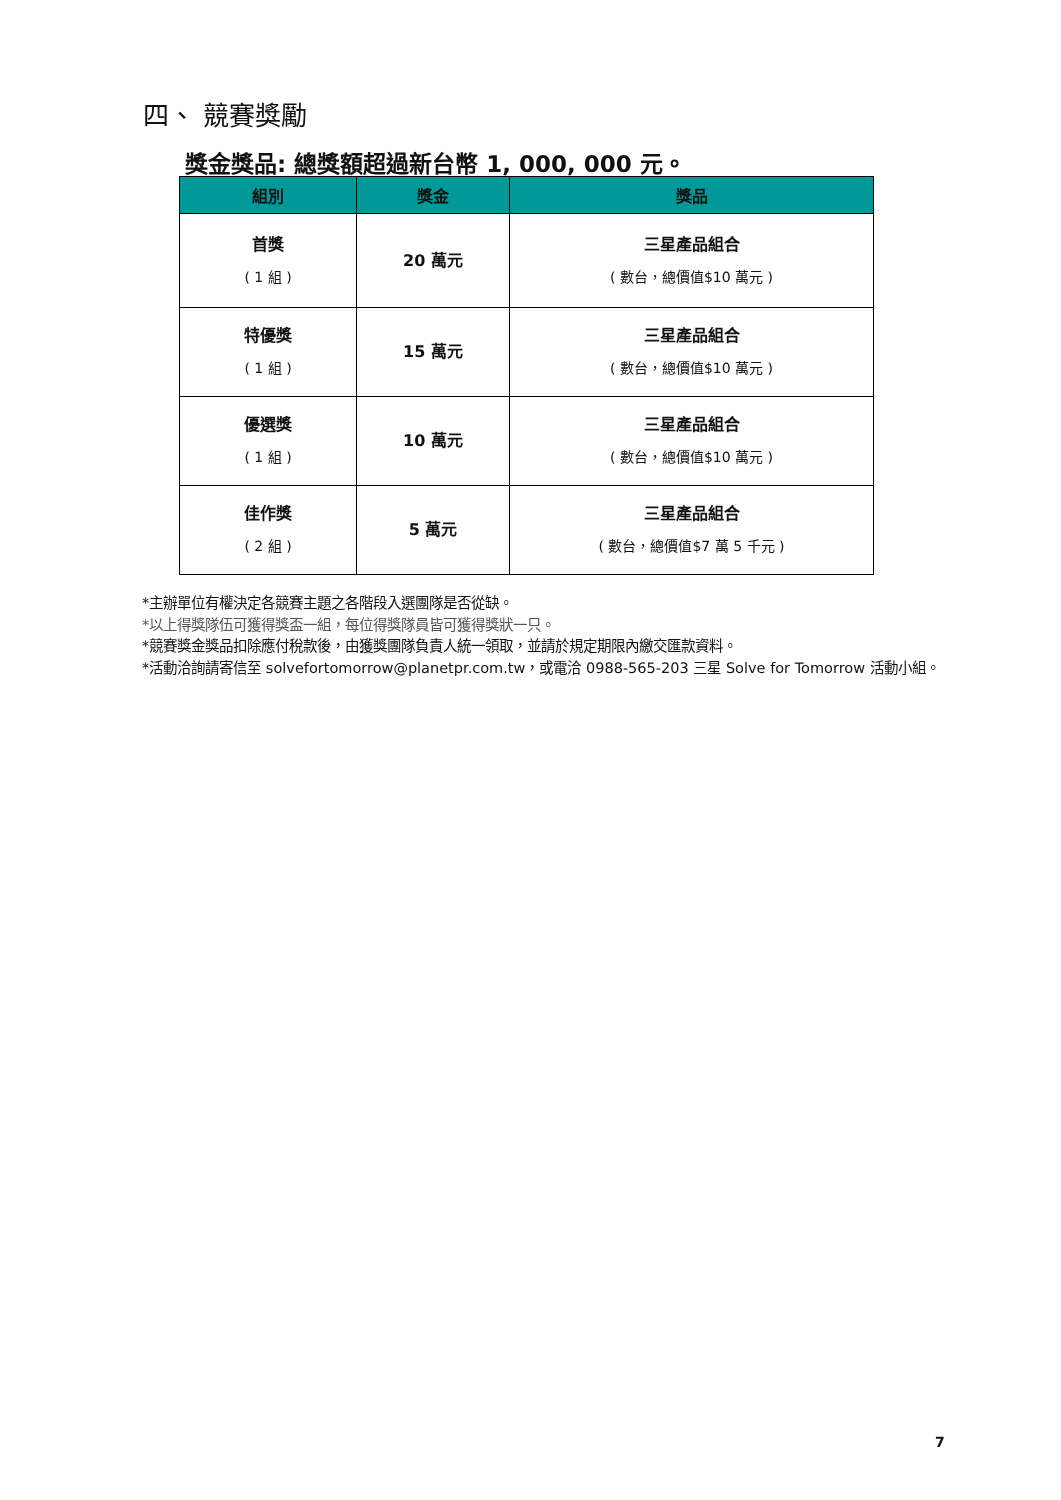四、 競賽獎勵
獎金獎品: 總獎額超過新台幣 1, 000, 000 元。
| 組別 | 獎金 | 獎品 |
| --- | --- | --- |
| 首獎 ( 1 組 ) | 20 萬元 | 三星產品組合 ( 數台，總價值$10 萬元 ) |
| 特優獎 ( 1 組 ) | 15 萬元 | 三星產品組合 ( 數台，總價值$10 萬元 ) |
| 優選獎 ( 1 組 ) | 10 萬元 | 三星產品組合 ( 數台，總價值$10 萬元 ) |
| 佳作獎 ( 2 組 ) | 5 萬元 | 三星產品組合 ( 數台，總價值$7 萬 5 千元 ) |
*主辦單位有權決定各競賽主題之各階段入選團隊是否從缺。
*以上得獎隊伍可獲得獎盃一組，每位得獎隊員皆可獲得獎狀一只。
*競賽獎金獎品扣除應付稅款後，由獲獎團隊負責人統一領取，並請於規定期限內繳交匯款資料。
*活動洽詢請寄信至 solvefortomorrow@planetpr.com.tw，或電洽 0988-565-203 三星 Solve for Tomorrow 活動小組。
7